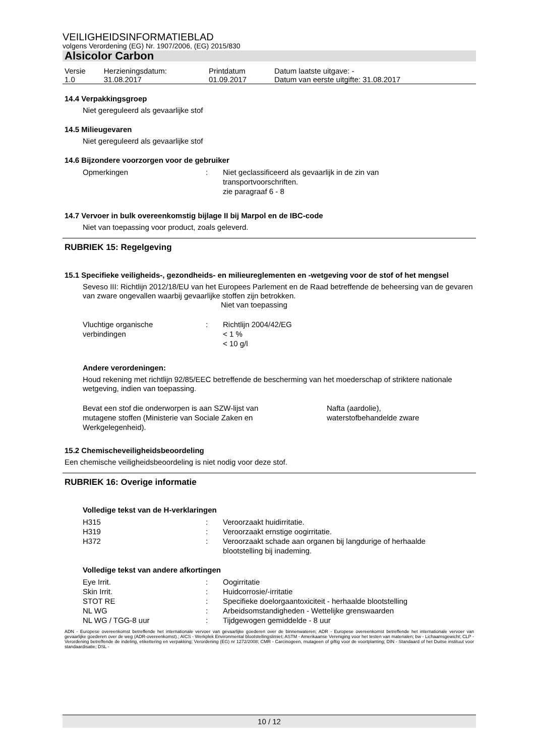VEILIGHEIDSINFORMATIEBLAD
volgens Verordening (EG) Nr. 1907/2006, (EG) 2015/830
Alsicolor Carbon
| Versie 1.0 | Herzieningsdatum: 31.08.2017 | Printdatum 01.09.2017 | Datum laatste uitgave: - Datum van eerste uitgifte: 31.08.2017 |
14.4 Verpakkingsgroep
Niet gereguleerd als gevaarlijke stof
14.5 Milieugevaren
Niet gereguleerd als gevaarlijke stof
14.6 Bijzondere voorzorgen voor de gebruiker
| Opmerkingen | : | Niet geclassificeerd als gevaarlijk in de zin van transportvoorschriften. zie paragraaf 6 - 8 |
14.7 Vervoer in bulk overeenkomstig bijlage II bij Marpol en de IBC-code
Niet van toepassing voor product, zoals geleverd.
RUBRIEK 15: Regelgeving
15.1 Specifieke veiligheids-, gezondheids- en milieureglementen en -wetgeving voor de stof of het mengsel
Seveso III: Richtlijn 2012/18/EU van het Europees Parlement en de Raad betreffende de beheersing van de gevaren van zware ongevallen waarbij gevaarlijke stoffen zijn betrokken.
Niet van toepassing
| Vluchtige organische verbindingen | : | Richtlijn 2004/42/EG < 1 % < 10 g/l |
Andere verordeningen:
Houd rekening met richtlijn 92/85/EEC betreffende de bescherming van het moederschap of striktere nationale wetgeving, indien van toepassing.
| Bevat een stof die onderworpen is aan SZW-lijst van mutagene stoffen (Ministerie van Sociale Zaken en Werkgelegenheid). | Nafta (aardolie), waterstofbehandelde zware |
15.2 Chemischeveiligheidsbeoordeling
Een chemische veiligheidsbeoordeling is niet nodig voor deze stof.
RUBRIEK 16: Overige informatie
Volledige tekst van de H-verklaringen
| H315 | : | Veroorzaakt huidirritatie. |
| H319 | : | Veroorzaakt ernstige oogirritatie. |
| H372 | : | Veroorzaakt schade aan organen bij langdurige of herhaalde blootstelling bij inademing. |
Volledige tekst van andere afkortingen
| Eye Irrit. | : | Oogirritatie |
| Skin Irrit. | : | Huidcorrosie/-irritatie |
| STOT RE | : | Specifieke doelorgaantoxiciteit - herhaalde blootstelling |
| NL WG | : | Arbeidsomstandigheden - Wettelijke grenswaarden |
| NL WG / TGG-8 uur | : | Tijdgewogen gemiddelde - 8 uur |
ADN - Europese overeenkomst betreffende het internationale vervoer van gevaarlijke goederen over de binnenwateren; ADR - Europese overeenkomst betreffende het internationale vervoer van gevaarlijke goederen over de weg (ADR-overeenkomst).; AICS - Werkplek Environmental blootstellingslimiet; ASTM - Amerikaanse Vereniging voor het testen van materialen; bw - Lichaamsgewicht; CLP - Verordening betreffende de indeling, etikettering en verpakking; Verordening (EG) nr 1272/2008; CMR - Carcinogeen, mutageen of giftig voor de voortplanting; DIN - Standaard of het Duitse instituut voor standaardisatie; DSL -
10 / 12